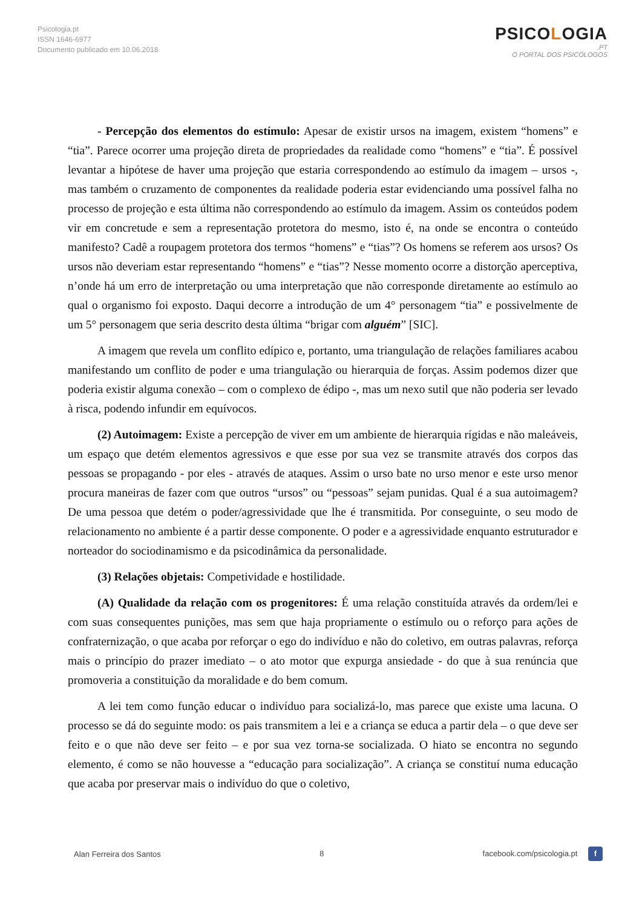Psicologia.pt
ISSN 1646-6977
Documento publicado em 10.06.2018
PSICOLOGIA
.PT
O PORTAL DOS PSICÓLOGOS
- Percepção dos elementos do estímulo: Apesar de existir ursos na imagem, existem “homens” e “tia”. Parece ocorrer uma projeção direta de propriedades da realidade como “homens” e “tia”. É possível levantar a hipótese de haver uma projeção que estaria correspondendo ao estímulo da imagem – ursos -, mas também o cruzamento de componentes da realidade poderia estar evidenciando uma possível falha no processo de projeção e esta última não correspondendo ao estímulo da imagem. Assim os conteúdos podem vir em concretude e sem a representação protetora do mesmo, isto é, na onde se encontra o conteúdo manifesto? Cadê a roupagem protetora dos termos “homens” e “tias”? Os homens se referem aos ursos? Os ursos não deveriam estar representando “homens” e “tias”? Nesse momento ocorre a distorção aperceptiva, n’onde há um erro de interpretação ou uma interpretação que não corresponde diretamente ao estímulo ao qual o organismo foi exposto. Daqui decorre a introdução de um 4° personagem “tia” e possivelmente de um 5° personagem que seria descrito desta última “brigar com alguém” [SIC].
A imagem que revela um conflito edípico e, portanto, uma triangulação de relações familiares acabou manifestando um conflito de poder e uma triangulação ou hierarquia de forças. Assim podemos dizer que poderia existir alguma conexão – com o complexo de édipo -, mas um nexo sutil que não poderia ser levado à risca, podendo infundir em equívocos.
(2) Autoimagem: Existe a percepção de viver em um ambiente de hierarquia rígidas e não maleáveis, um espaço que detém elementos agressivos e que esse por sua vez se transmite através dos corpos das pessoas se propagando - por eles - através de ataques. Assim o urso bate no urso menor e este urso menor procura maneiras de fazer com que outros “ursos” ou “pessoas” sejam punidas. Qual é a sua autoimagem? De uma pessoa que detém o poder/agressividade que lhe é transmitida. Por conseguinte, o seu modo de relacionamento no ambiente é a partir desse componente. O poder e a agressividade enquanto estruturador e norteador do sociodinamismo e da psicodinâmica da personalidade.
(3) Relações objetais: Competividade e hostilidade.
(A) Qualidade da relação com os progenitores: É uma relação constituída através da ordem/lei e com suas consequentes punições, mas sem que haja propriamente o estímulo ou o reforço para ações de confraternização, o que acaba por reforçar o ego do indivíduo e não do coletivo, em outras palavras, reforça mais o princípio do prazer imediato – o ato motor que expurga ansiedade - do que à sua renúncia que promoveria a constituição da moralidade e do bem comum.
A lei tem como função educar o indivíduo para socializá-lo, mas parece que existe uma lacuna. O processo se dá do seguinte modo: os pais transmitem a lei e a criança se educa a partir dela – o que deve ser feito e o que não deve ser feito – e por sua vez torna-se socializada. O hiato se encontra no segundo elemento, é como se não houvesse a “educação para socialização”. A criança se constituí numa educação que acaba por preservar mais o indivíduo do que o coletivo,
Alan Ferreira dos Santos 8 facebook.com/psicologia.pt f